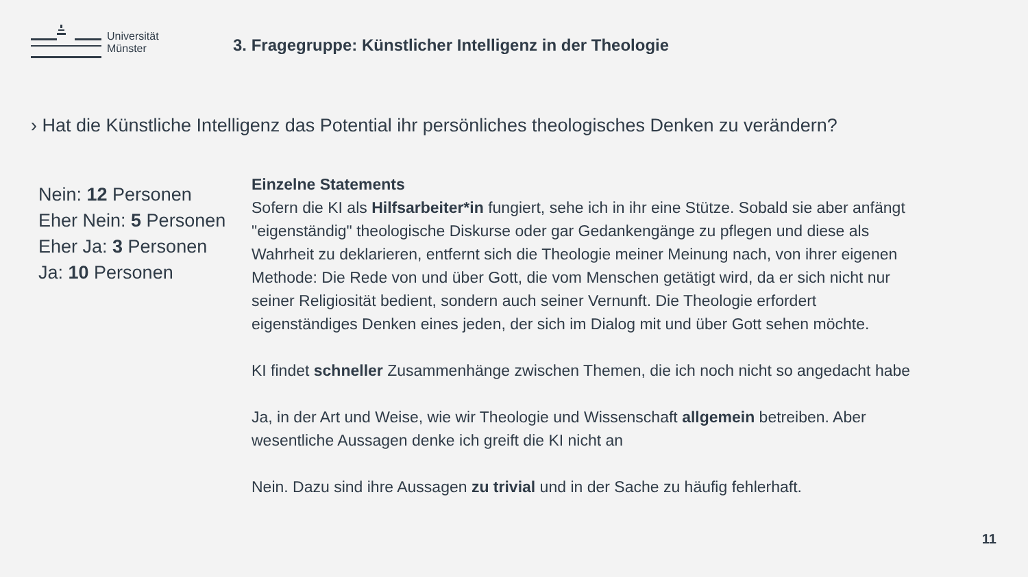Universität
Münster
3. Fragegruppe: Künstlicher Intelligenz in der Theologie
› Hat die Künstliche Intelligenz das Potential ihr persönliches theologisches Denken zu verändern?
Nein: 12 Personen
Eher Nein: 5 Personen
Eher Ja: 3 Personen
Ja: 10 Personen
Einzelne Statements
Sofern die KI als Hilfsarbeiter*in fungiert, sehe ich in ihr eine Stütze. Sobald sie aber anfängt "eigenständig" theologische Diskurse oder gar Gedankengänge zu pflegen und diese als Wahrheit zu deklarieren, entfernt sich die Theologie meiner Meinung nach, von ihrer eigenen Methode: Die Rede von und über Gott, die vom Menschen getätigt wird, da er sich nicht nur seiner Religiosität bedient, sondern auch seiner Vernunft. Die Theologie erfordert eigenständiges Denken eines jeden, der sich im Dialog mit und über Gott sehen möchte.
KI findet schneller Zusammenhänge zwischen Themen, die ich noch nicht so angedacht habe
Ja, in der Art und Weise, wie wir Theologie und Wissenschaft allgemein betreiben. Aber wesentliche Aussagen denke ich greift die KI nicht an
Nein. Dazu sind ihre Aussagen zu trivial und in der Sache zu häufig fehlerhaft.
11